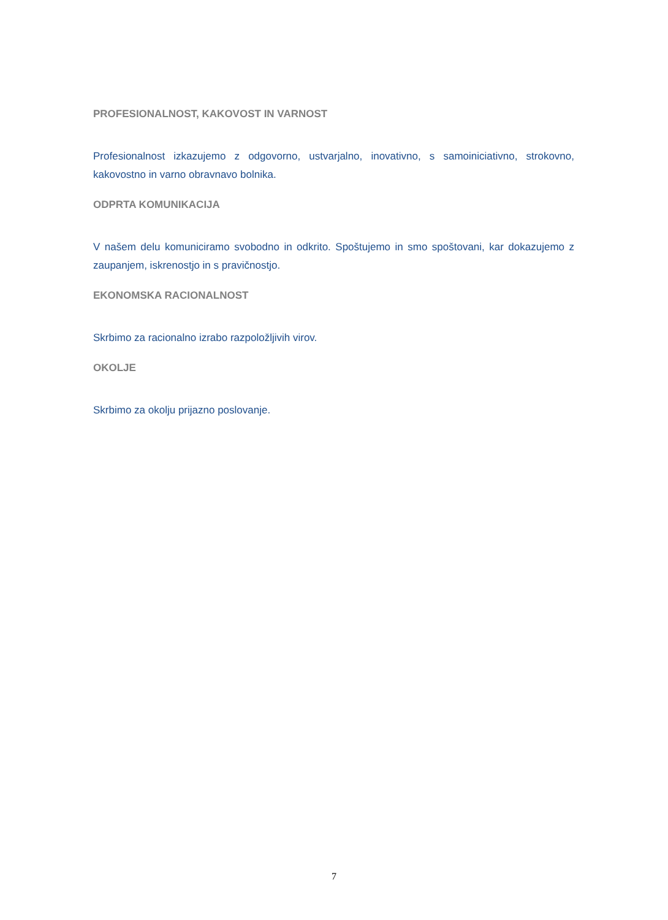PROFESIONALNOST, KAKOVOST IN VARNOST
Profesionalnost izkazujemo z odgovorno, ustvarjalno, inovativno, s samoiniciativno, strokovno, kakovostno in varno obravnavo bolnika.
ODPRTA KOMUNIKACIJA
V našem delu komuniciramo svobodno in odkrito. Spoštujemo in smo spoštovani, kar dokazujemo z zaupanjem, iskrenostjo in s pravičnostjo.
EKONOMSKA RACIONALNOST
Skrbimo za racionalno izrabo razpoložljivih virov.
OKOLJE
Skrbimo za okolju prijazno poslovanje.
7